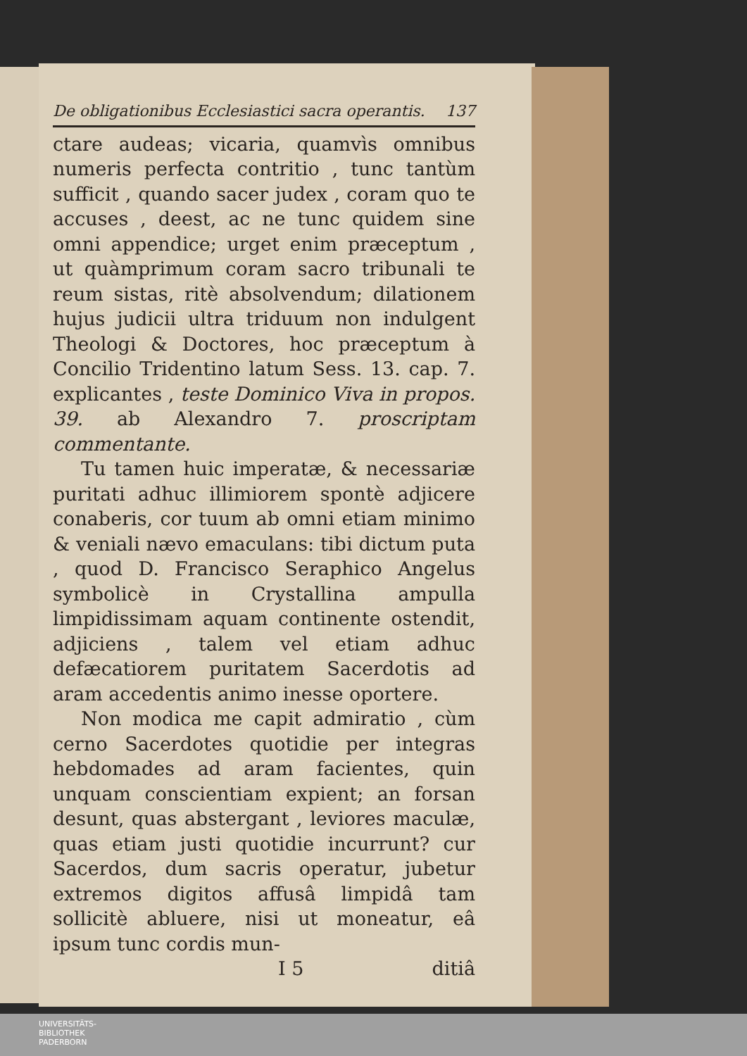De obligationibus Ecclesiastici sacra operantis. 137
ctare audeas; vicaria, quamvìs omnibus numeris perfecta contritio , tunc tantùm sufficit , quando sacer judex , coram quo te accuses , deest, ac ne tunc quidem sine omni appendice; urget enim præceptum , ut quàmprimum coram sacro tribunali te reum sistas, ritè absolvendum; dilationem hujus judicii ultra triduum non indulgent Theologi & Doctores, hoc præceptum à Concilio Tridentino latum Sess. 13. cap. 7. explicantes , teste Dominico Viva in propos. 39. ab Alexandro 7. proscriptam commentante.
Tu tamen huic imperatæ, & necessariæ puritati adhuc illimiorem spontè adjicere conaberis, cor tuum ab omni etiam minimo & veniali nævo emaculans: tibi dictum puta , quod D. Francisco Seraphico Angelus symbolicè in Crystallina ampulla limpidissimam aquam continente ostendit, adjiciens , talem vel etiam adhuc defæcatiorem puritatem Sacerdotis ad aram accedentis animo inesse oportere.
Non modica me capit admiratio , cùm cerno Sacerdotes quotidie per integras hebdomades ad aram facientes, quin unquam conscientiam expient; an forsan desunt, quas abstergant , leviores maculæ, quas etiam justi quotidie incurrunt? cur Sacerdos, dum sacris operatur, jubetur extremos digitos affusâ limpidâ tam sollicitè abluere, nisi ut moneatur, eâ ipsum tunc cordis mun-
I 5 ditiâ
UNIVERSITÄTS-
BIBLIOTHEK
PADERBORN